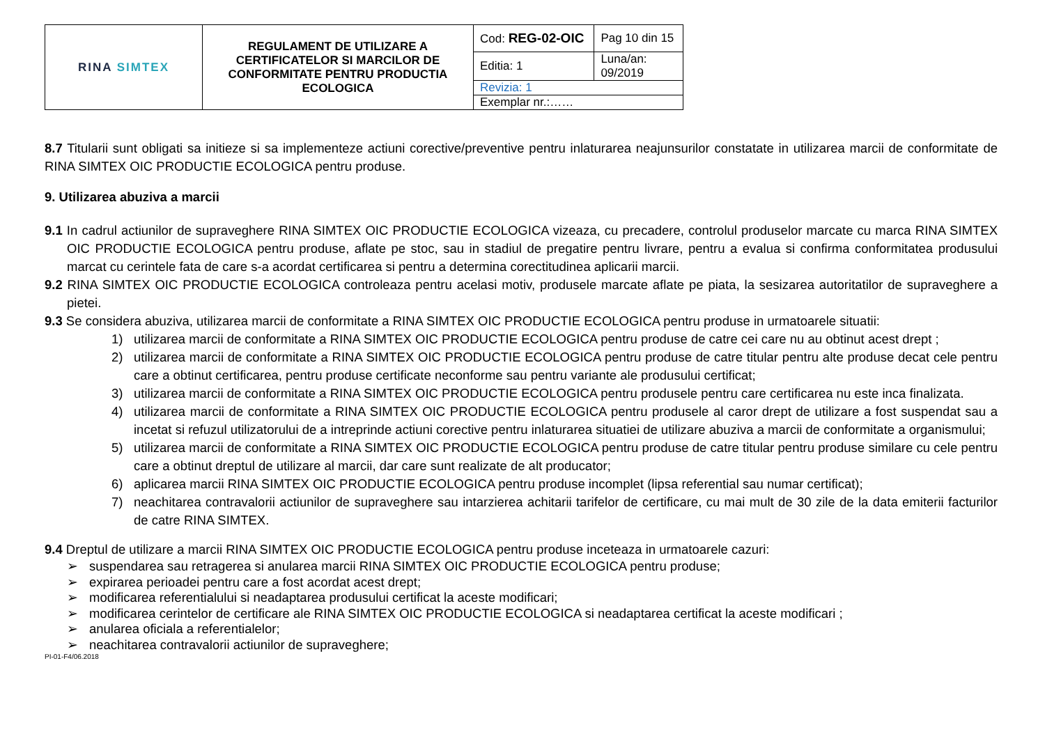| RINA SIMTEX | REGULAMENT DE UTILIZARE A CERTIFICATELOR SI MARCILOR DE CONFORMITATE PENTRU PRODUCTIA ECOLOGICA | Cod: REG-02-OIC | Pag 10 din 15 |
| | | Editia: 1 | Luna/an: 09/2019 |
| | | Revizia: 1 | |
| | | Exemplar nr.:…… | |
8.7 Titularii sunt obligati sa initieze si sa implementeze actiuni corective/preventive pentru inlaturarea neajunsurilor constatate in utilizarea marcii de conformitate de RINA SIMTEX OIC PRODUCTIE ECOLOGICA pentru produse.
9. Utilizarea abuziva a marcii
9.1 In cadrul actiunilor de supraveghere RINA SIMTEX OIC PRODUCTIE ECOLOGICA vizeaza, cu precadere, controlul produselor marcate cu marca RINA SIMTEX OIC PRODUCTIE ECOLOGICA pentru produse, aflate pe stoc, sau in stadiul de pregatire pentru livrare, pentru a evalua si confirma conformitatea produsului marcat cu cerintele fata de care s-a acordat certificarea si pentru a determina corectitudinea aplicarii marcii.
9.2 RINA SIMTEX OIC PRODUCTIE ECOLOGICA controleaza pentru acelasi motiv, produsele marcate aflate pe piata, la sesizarea autoritatilor de supraveghere a pietei.
9.3 Se considera abuziva, utilizarea marcii de conformitate a RINA SIMTEX OIC PRODUCTIE ECOLOGICA pentru produse in urmatoarele situatii:
1) utilizarea marcii de conformitate a RINA SIMTEX OIC PRODUCTIE ECOLOGICA pentru produse de catre cei care nu au obtinut acest drept ;
2) utilizarea marcii de conformitate a RINA SIMTEX OIC PRODUCTIE ECOLOGICA pentru produse de catre titular pentru alte produse decat cele pentru care a obtinut certificarea, pentru produse certificate neconforme sau pentru variante ale produsului certificat;
3) utilizarea marcii de conformitate a RINA SIMTEX OIC PRODUCTIE ECOLOGICA pentru produsele pentru care certificarea nu este inca finalizata.
4) utilizarea marcii de conformitate a RINA SIMTEX OIC PRODUCTIE ECOLOGICA pentru produsele al caror drept de utilizare a fost suspendat sau a incetat si refuzul utilizatorului de a intreprinde actiuni corective pentru inlaturarea situatiei de utilizare abuziva a marcii de conformitate a organismului;
5) utilizarea marcii de conformitate a RINA SIMTEX OIC PRODUCTIE ECOLOGICA pentru produse de catre titular pentru produse similare cu cele pentru care a obtinut dreptul de utilizare al marcii, dar care sunt realizate de alt producator;
6) aplicarea marcii RINA SIMTEX OIC PRODUCTIE ECOLOGICA pentru produse incomplet (lipsa referential sau numar certificat);
7) neachitarea contravalorii actiunilor de supraveghere sau intarzierea achitarii tarifelor de certificare, cu mai mult de 30 zile de la data emiterii facturilor de catre RINA SIMTEX.
9.4 Dreptul de utilizare a marcii RINA SIMTEX OIC PRODUCTIE ECOLOGICA pentru produse inceteaza in urmatoarele cazuri:
➢ suspendarea sau retragerea si anularea marcii RINA SIMTEX OIC PRODUCTIE ECOLOGICA pentru produse;
➢ expirarea perioadei pentru care a fost acordat acest drept;
➢ modificarea referentialului si neadaptarea produsului certificat la aceste modificari;
➢ modificarea cerintelor de certificare ale RINA SIMTEX OIC PRODUCTIE ECOLOGICA si neadaptarea certificat la aceste modificari ;
➢ anularea oficiala a referentialelor;
➢ neachitarea contravalorii actiunilor de supraveghere;
PI-01-F4/06.2018